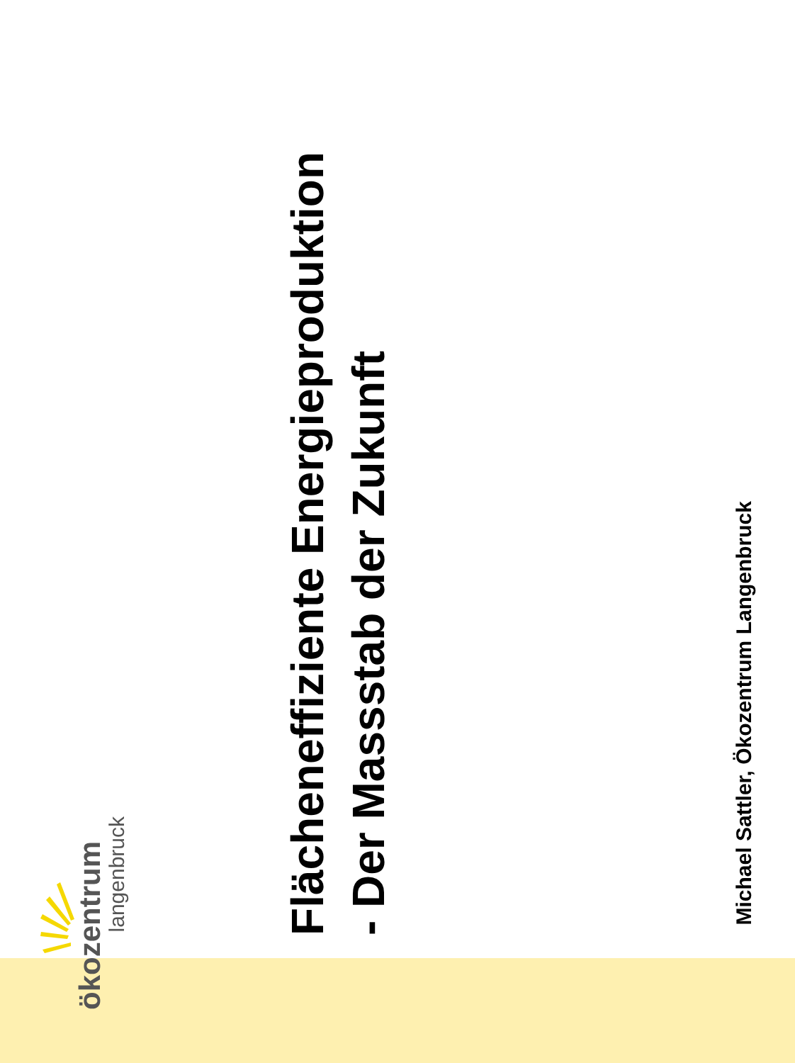ökozentrum
langenbruck
Flächeneffiziente Energieproduktion
- Der Massstab der Zukunft
Michael Sattler, Ökozentrum Langenbruck